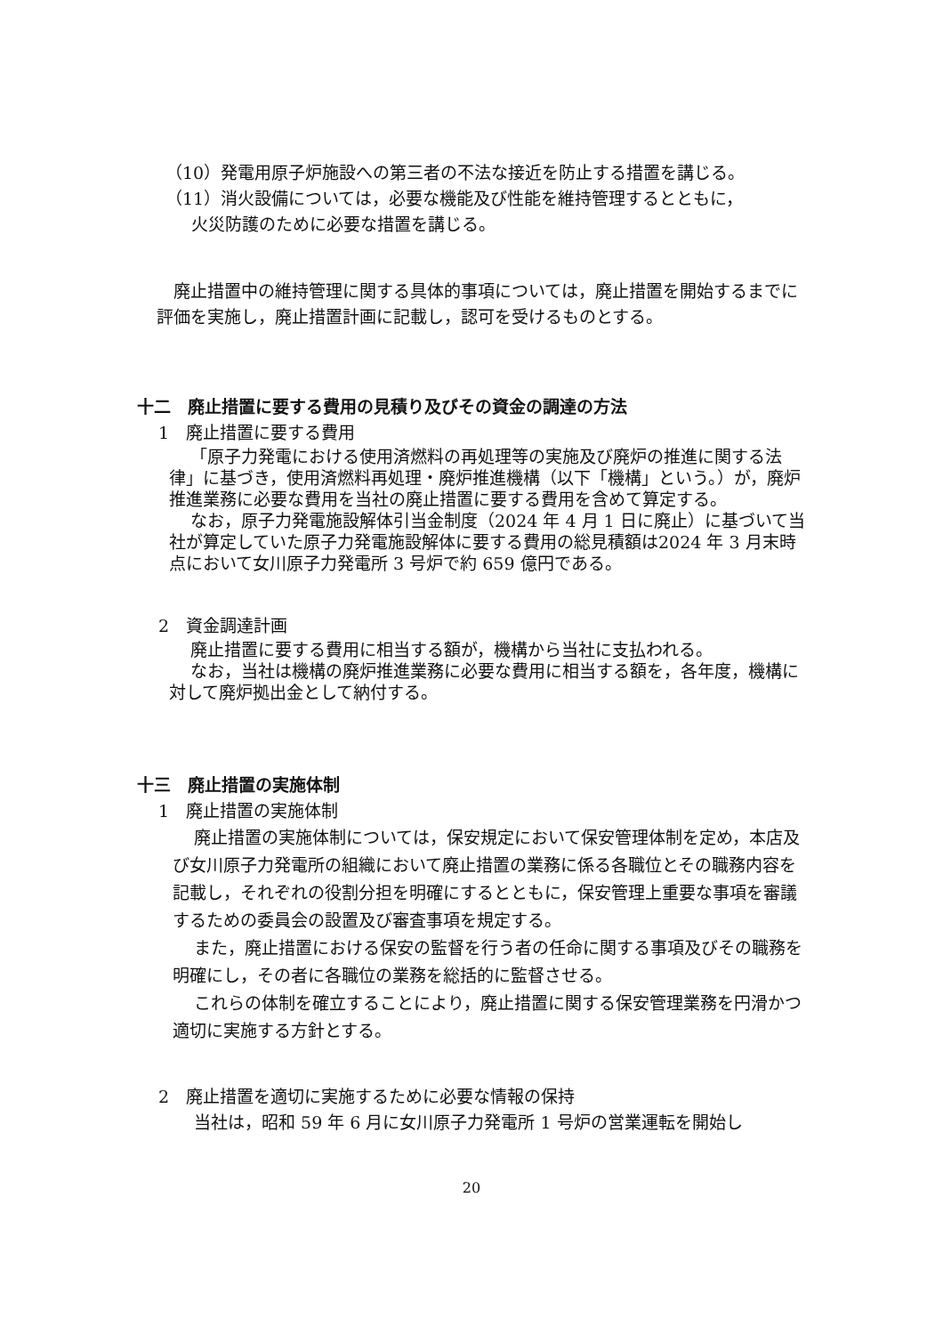（10）発電用原子炉施設への第三者の不法な接近を防止する措置を講じる。
（11）消火設備については，必要な機能及び性能を維持管理するとともに，
火災防護のために必要な措置を講じる。
廃止措置中の維持管理に関する具体的事項については，廃止措置を開始するまでに評価を実施し，廃止措置計画に記載し，認可を受けるものとする。
十二　廃止措置に要する費用の見積り及びその資金の調達の方法
1　廃止措置に要する費用
「原子力発電における使用済燃料の再処理等の実施及び廃炉の推進に関する法律」に基づき，使用済燃料再処理・廃炉推進機構（以下「機構」という。）が，廃炉推進業務に必要な費用を当社の廃止措置に要する費用を含めて算定する。
なお，原子力発電施設解体引当金制度（2024 年 4 月 1 日に廃止）に基づいて当社が算定していた原子力発電施設解体に要する費用の総見積額は2024 年 3 月末時点において女川原子力発電所 3 号炉で約 659 億円である。
2　資金調達計画
廃止措置に要する費用に相当する額が，機構から当社に支払われる。
なお，当社は機構の廃炉推進業務に必要な費用に相当する額を，各年度，機構に対して廃炉拠出金として納付する。
十三　廃止措置の実施体制
1　廃止措置の実施体制
廃止措置の実施体制については，保安規定において保安管理体制を定め，本店及び女川原子力発電所の組織において廃止措置の業務に係る各職位とその職務内容を記載し，それぞれの役割分担を明確にするとともに，保安管理上重要な事項を審議するための委員会の設置及び審査事項を規定する。
また，廃止措置における保安の監督を行う者の任命に関する事項及びその職務を明確にし，その者に各職位の業務を総括的に監督させる。
これらの体制を確立することにより，廃止措置に関する保安管理業務を円滑かつ適切に実施する方針とする。
2　廃止措置を適切に実施するために必要な情報の保持
当社は，昭和 59 年 6 月に女川原子力発電所 1 号炉の営業運転を開始し
20